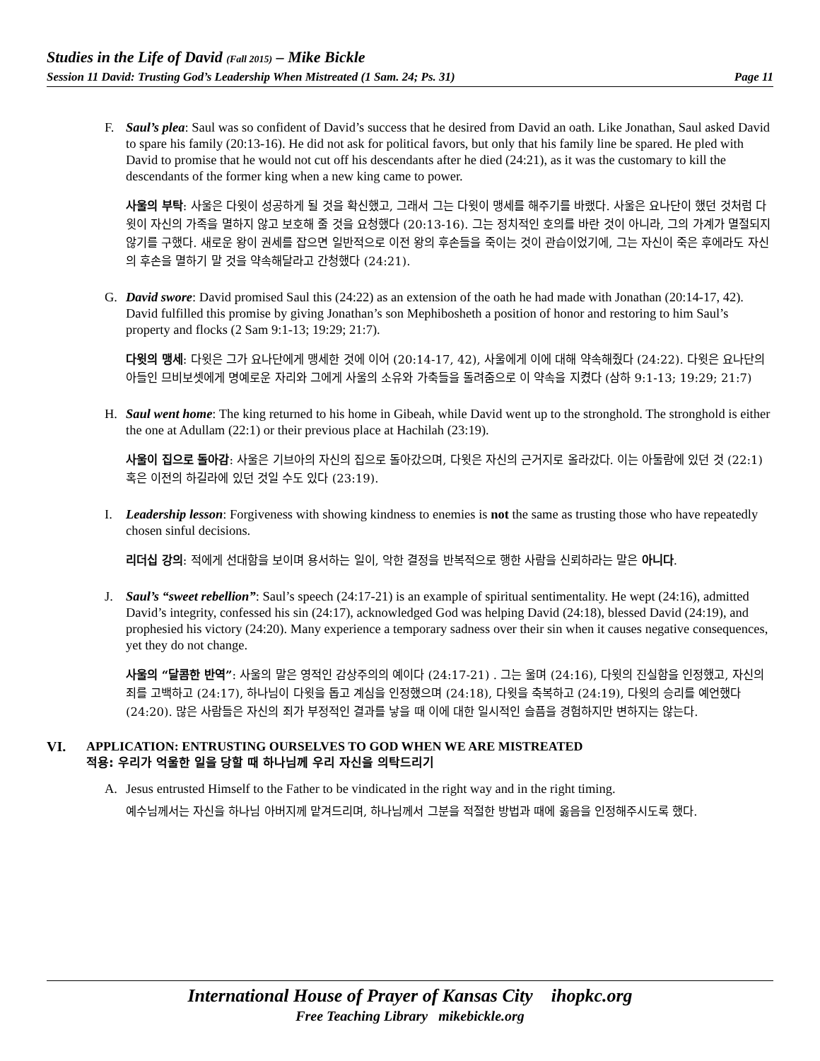Studies in the Life of David (Fall 2015) – Mike Bickle
Session 11 David: Trusting God’s Leadership When Mistreated (1 Sam. 24; Ps. 31) Page 11
F. Saul’s plea: Saul was so confident of David’s success that he desired from David an oath. Like Jonathan, Saul asked David to spare his family (20:13-16). He did not ask for political favors, but only that his family line be spared. He pled with David to promise that he would not cut off his descendants after he died (24:21), as it was the customary to kill the descendants of the former king when a new king came to power.
사울의 부탁: 사울은 다윗이 성공하게 될 것을 확신했고, 그래서 그는 다윗이 맹세를 해주기를 바랬다. 사울은 요나단이 했던 것처럼 다윗이 자신의 가족을 멸하지 않고 보호해 줄 것을 요청했다 (20:13-16). 그는 정치적인 호의를 바란 것이 아니라, 그의 가계가 멸절되지 않기를 구했다. 새로운 왕이 권세를 잡으면 일반적으로 이전 왕의 후손들을 죽이는 것이 관습이었기에, 그는 자신이 죽은 후에라도 자신의 후손을 멸하기 말 것을 약속해달라고 간청했다 (24:21).
G. David swore: David promised Saul this (24:22) as an extension of the oath he had made with Jonathan (20:14-17, 42). David fulfilled this promise by giving Jonathan’s son Mephibosheth a position of honor and restoring to him Saul’s property and flocks (2 Sam 9:1-13; 19:29; 21:7).
다윗의 맹세: 다윗은 그가 요나단에게 맹세한 것에 이어 (20:14-17, 42), 사울에게 이에 대해 약속해줬다 (24:22). 다윗은 요나단의 아들인 므비보셋에게 명예로운 자리와 그에게 사울의 소유와 가축들을 돌려줌으로 이 약속을 지켰다 (삼하 9:1-13; 19:29; 21:7)
H. Saul went home: The king returned to his home in Gibeah, while David went up to the stronghold. The stronghold is either the one at Adullam (22:1) or their previous place at Hachilah (23:19).
사울이 집으로 돌아감: 사울은 기브아의 자신의 집으로 돌아갔으며, 다윗은 자신의 근거지로 올라갔다. 이는 아둘람에 있던 것 (22:1) 혹은 이전의 하길라에 있던 것일 수도 있다 (23:19).
I. Leadership lesson: Forgiveness with showing kindness to enemies is not the same as trusting those who have repeatedly chosen sinful decisions.
리더십 강의: 적에게 선대함을 보이며 용서하는 일이, 악한 결정을 반복적으로 행한 사람을 신뢰하라는 말은 아니다.
J. Saul’s “sweet rebellion”: Saul’s speech (24:17-21) is an example of spiritual sentimentality. He wept (24:16), admitted David’s integrity, confessed his sin (24:17), acknowledged God was helping David (24:18), blessed David (24:19), and prophesied his victory (24:20). Many experience a temporary sadness over their sin when it causes negative consequences, yet they do not change.
사울의 “달콤한 반역”: 사울의 말은 영적인 감상주의의 예이다 (24:17-21) . 그는 울며 (24:16), 다윗의 진실함을 인정했고, 자신의 죄를 고백하고 (24:17), 하나님이 다윗을 돕고 계심을 인정했으며 (24:18), 다윗을 축복하고 (24:19), 다윗의 승리를 예언했다 (24:20). 많은 사람들은 자신의 죄가 부정적인 결과를 낳을 때 이에 대한 일시적인 슬픔을 경험하지만 변하지는 않는다.
VI. APPLICATION: ENTRUSTING OURSELVES TO GOD WHEN WE ARE MISTREATED
적용: 우리가 억울한 일을 당할 때 하나님께 우리 자신을 의탁드리기
A. Jesus entrusted Himself to the Father to be vindicated in the right way and in the right timing.
예수님께서는 자신을 하나님 아버지께 맡겨드리며, 하나님께서 그분을 적절한 방법과 때에 옳음을 인정해주시도록 했다.
International House of Prayer of Kansas City ihopkc.org
Free Teaching Library mikebickle.org